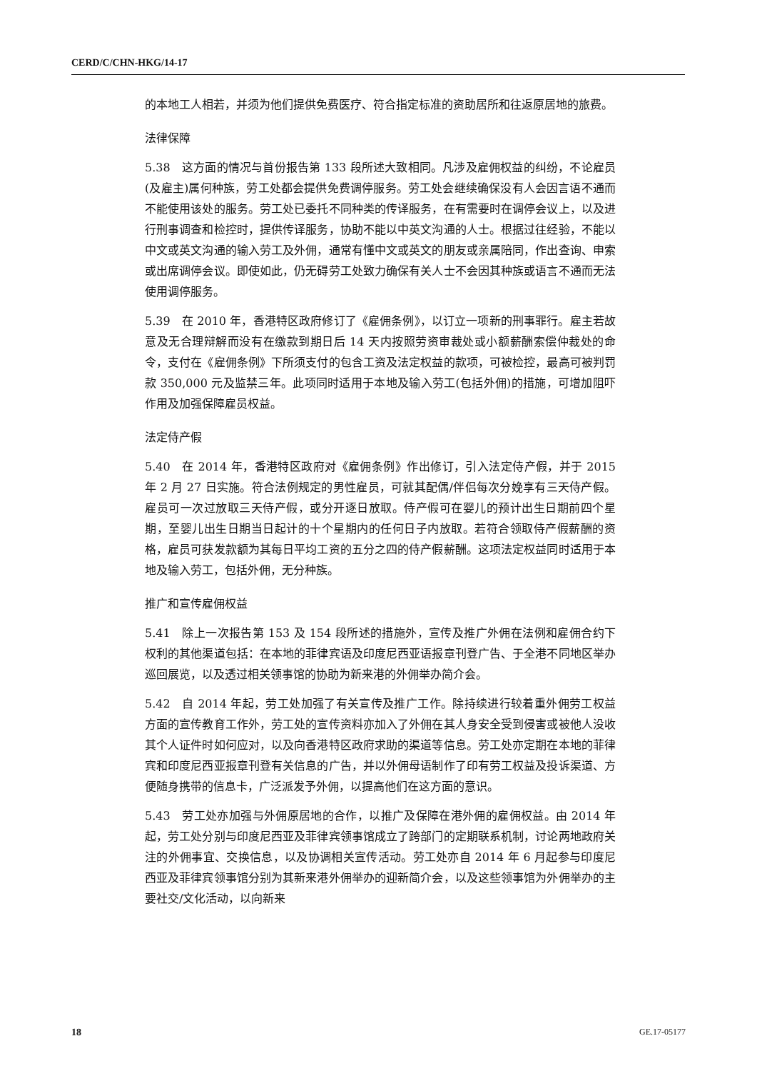CERD/C/CHN-HKG/14-17
的本地工人相若，并须为他们提供免费医疗、符合指定标准的资助居所和往返原居地的旅费。
法律保障
5.38　这方面的情况与首份报告第 133 段所述大致相同。凡涉及雇佣权益的纠纷，不论雇员(及雇主)属何种族，劳工处都会提供免费调停服务。劳工处会继续确保没有人会因言语不通而不能使用该处的服务。劳工处已委托不同种类的传译服务，在有需要时在调停会议上，以及进行刑事调查和检控时，提供传译服务，协助不能以中英文沟通的人士。根据过往经验，不能以中文或英文沟通的输入劳工及外佣，通常有懂中文或英文的朋友或亲属陪同，作出查询、申索或出席调停会议。即使如此，仍无碍劳工处致力确保有关人士不会因其种族或语言不通而无法使用调停服务。
5.39　在 2010 年，香港特区政府修订了《雇佣条例》，以订立一项新的刑事罪行。雇主若故意及无合理辩解而没有在缴款到期日后 14 天内按照劳资审裁处或小额薪酬索偿仲裁处的命令，支付在《雇佣条例》下所须支付的包含工资及法定权益的款项，可被检控，最高可被判罚款 350,000 元及监禁三年。此项同时适用于本地及输入劳工(包括外佣)的措施，可增加阻吓作用及加强保障雇员权益。
法定侍产假
5.40　在 2014 年，香港特区政府对《雇佣条例》作出修订，引入法定侍产假，并于 2015 年 2 月 27 日实施。符合法例规定的男性雇员，可就其配偶/伴侣每次分娩享有三天侍产假。雇员可一次过放取三天侍产假，或分开逐日放取。侍产假可在婴儿的预计出生日期前四个星期，至婴儿出生日期当日起计的十个星期内的任何日子内放取。若符合领取侍产假薪酬的资格，雇员可获发款额为其每日平均工资的五分之四的侍产假薪酬。这项法定权益同时适用于本地及输入劳工，包括外佣，无分种族。
推广和宣传雇佣权益
5.41　除上一次报告第 153 及 154 段所述的措施外，宣传及推广外佣在法例和雇佣合约下权利的其他渠道包括：在本地的菲律宾语及印度尼西亚语报章刊登广告、于全港不同地区举办巡回展览，以及透过相关领事馆的协助为新来港的外佣举办简介会。
5.42　自 2014 年起，劳工处加强了有关宣传及推广工作。除持续进行较着重外佣劳工权益方面的宣传教育工作外，劳工处的宣传资料亦加入了外佣在其人身安全受到侵害或被他人没收其个人证件时如何应对，以及向香港特区政府求助的渠道等信息。劳工处亦定期在本地的菲律宾和印度尼西亚报章刊登有关信息的广告，并以外佣母语制作了印有劳工权益及投诉渠道、方便随身携带的信息卡，广泛派发予外佣，以提高他们在这方面的意识。
5.43　劳工处亦加强与外佣原居地的合作，以推广及保障在港外佣的雇佣权益。由 2014 年起，劳工处分别与印度尼西亚及菲律宾领事馆成立了跨部门的定期联系机制，讨论两地政府关注的外佣事宜、交换信息，以及协调相关宣传活动。劳工处亦自 2014 年 6 月起参与印度尼西亚及菲律宾领事馆分别为其新来港外佣举办的迎新简介会，以及这些领事馆为外佣举办的主要社交/文化活动，以向新来
18 GE.17-05177